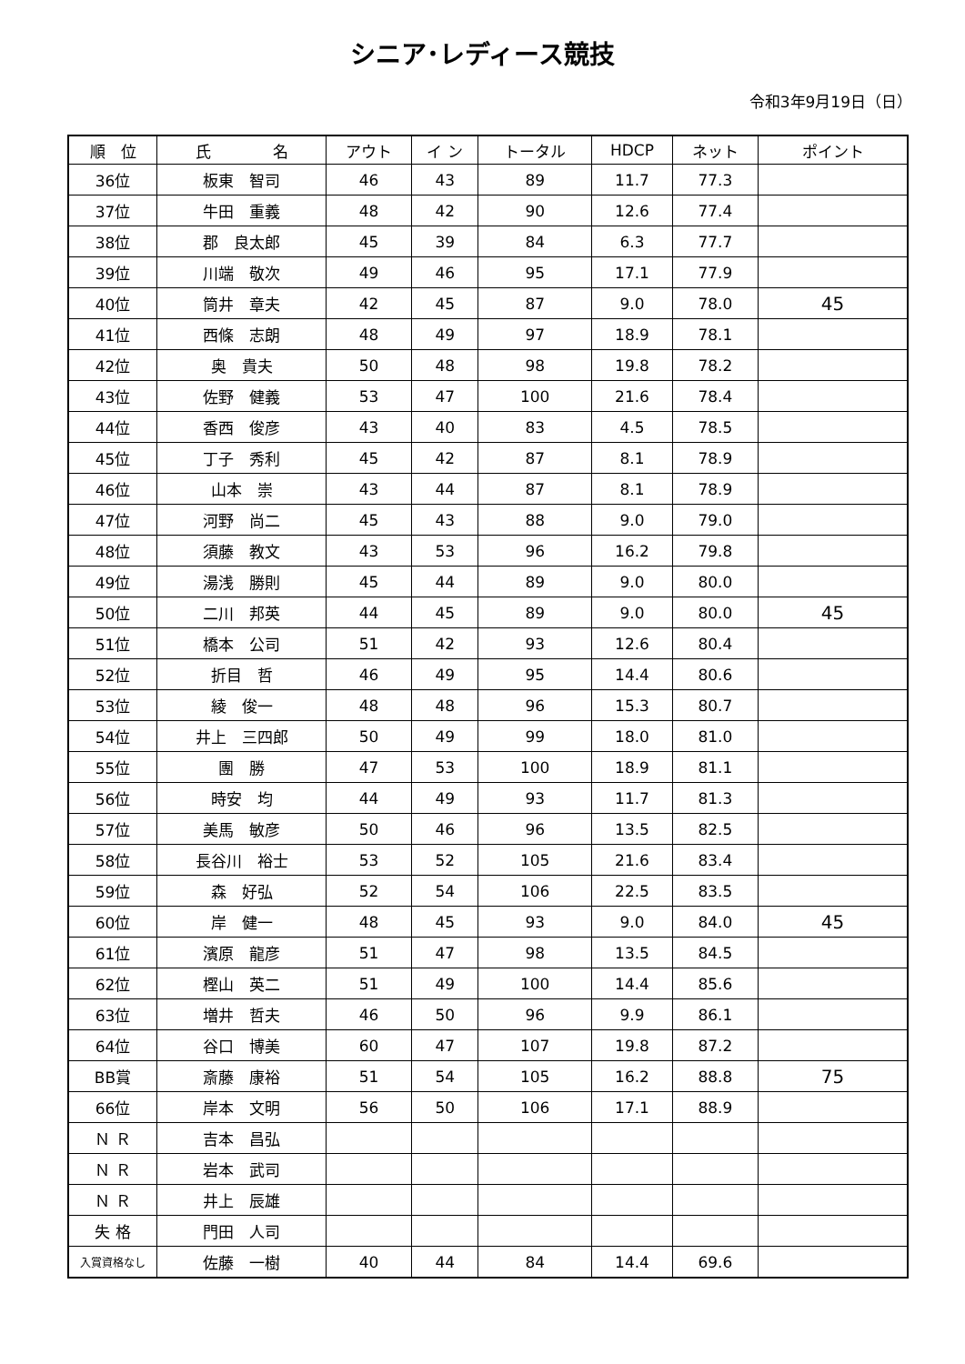シニア･レディース競技
令和3年9月19日（日）
| 順 位 | 氏 名 | アウト | イ ン | トータル | HDCP | ネット | ポイント |
| --- | --- | --- | --- | --- | --- | --- | --- |
| 36位 | 板東 智司 | 46 | 43 | 89 | 11.7 | 77.3 | |
| 37位 | 牛田 重義 | 48 | 42 | 90 | 12.6 | 77.4 | |
| 38位 | 郡 良太郎 | 45 | 39 | 84 | 6.3 | 77.7 | |
| 39位 | 川端 敬次 | 49 | 46 | 95 | 17.1 | 77.9 | |
| 40位 | 筒井 章夫 | 42 | 45 | 87 | 9.0 | 78.0 | 45 |
| 41位 | 西條 志朗 | 48 | 49 | 97 | 18.9 | 78.1 | |
| 42位 | 奥 貴夫 | 50 | 48 | 98 | 19.8 | 78.2 | |
| 43位 | 佐野 健義 | 53 | 47 | 100 | 21.6 | 78.4 | |
| 44位 | 香西 俊彦 | 43 | 40 | 83 | 4.5 | 78.5 | |
| 45位 | 丁子 秀利 | 45 | 42 | 87 | 8.1 | 78.9 | |
| 46位 | 山本 崇 | 43 | 44 | 87 | 8.1 | 78.9 | |
| 47位 | 河野 尚二 | 45 | 43 | 88 | 9.0 | 79.0 | |
| 48位 | 須藤 教文 | 43 | 53 | 96 | 16.2 | 79.8 | |
| 49位 | 湯浅 勝則 | 45 | 44 | 89 | 9.0 | 80.0 | |
| 50位 | 二川 邦英 | 44 | 45 | 89 | 9.0 | 80.0 | 45 |
| 51位 | 橋本 公司 | 51 | 42 | 93 | 12.6 | 80.4 | |
| 52位 | 折目 哲 | 46 | 49 | 95 | 14.4 | 80.6 | |
| 53位 | 綾 俊一 | 48 | 48 | 96 | 15.3 | 80.7 | |
| 54位 | 井上 三四郎 | 50 | 49 | 99 | 18.0 | 81.0 | |
| 55位 | 團 勝 | 47 | 53 | 100 | 18.9 | 81.1 | |
| 56位 | 時安 均 | 44 | 49 | 93 | 11.7 | 81.3 | |
| 57位 | 美馬 敏彦 | 50 | 46 | 96 | 13.5 | 82.5 | |
| 58位 | 長谷川 裕士 | 53 | 52 | 105 | 21.6 | 83.4 | |
| 59位 | 森 好弘 | 52 | 54 | 106 | 22.5 | 83.5 | |
| 60位 | 岸 健一 | 48 | 45 | 93 | 9.0 | 84.0 | 45 |
| 61位 | 濱原 龍彦 | 51 | 47 | 98 | 13.5 | 84.5 | |
| 62位 | 樫山 英二 | 51 | 49 | 100 | 14.4 | 85.6 | |
| 63位 | 増井 哲夫 | 46 | 50 | 96 | 9.9 | 86.1 | |
| 64位 | 谷口 博美 | 60 | 47 | 107 | 19.8 | 87.2 | |
| BB賞 | 斎藤 康裕 | 51 | 54 | 105 | 16.2 | 88.8 | 75 |
| 66位 | 岸本 文明 | 56 | 50 | 106 | 17.1 | 88.9 | |
| Ｎ Ｒ | 吉本 昌弘 | | | | | | |
| Ｎ Ｒ | 岩本 武司 | | | | | | |
| Ｎ Ｒ | 井上 辰雄 | | | | | | |
| 失 格 | 門田 人司 | | | | | | |
| 入賞資格なし | 佐藤 一樹 | 40 | 44 | 84 | 14.4 | 69.6 | |